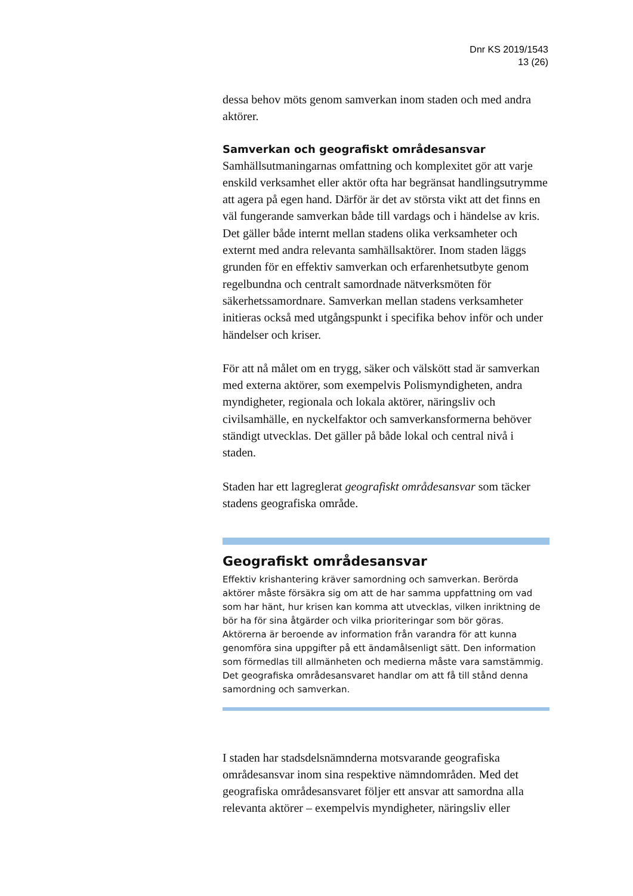Dnr KS 2019/1543
13 (26)
dessa behov möts genom samverkan inom staden och med andra aktörer.
Samverkan och geografiskt områdesansvar
Samhällsutmaningarnas omfattning och komplexitet gör att varje enskild verksamhet eller aktör ofta har begränsat handlingsutrymme att agera på egen hand. Därför är det av största vikt att det finns en väl fungerande samverkan både till vardags och i händelse av kris. Det gäller både internt mellan stadens olika verksamheter och externt med andra relevanta samhällsaktörer. Inom staden läggs grunden för en effektiv samverkan och erfarenhetsutbyte genom regelbundna och centralt samordnade nätverksmöten för säkerhetssamordnare. Samverkan mellan stadens verksamheter initieras också med utgångspunkt i specifika behov inför och under händelser och kriser.
För att nå målet om en trygg, säker och välskött stad är samverkan med externa aktörer, som exempelvis Polismyndigheten, andra myndigheter, regionala och lokala aktörer, näringsliv och civilsamhälle, en nyckelfaktor och samverkansformerna behöver ständigt utvecklas. Det gäller på både lokal och central nivå i staden.
Staden har ett lagreglerat geografiskt områdesansvar som täcker stadens geografiska område.
Geografiskt områdesansvar
Effektiv krishantering kräver samordning och samverkan. Berörda aktörer måste försäkra sig om att de har samma uppfattning om vad som har hänt, hur krisen kan komma att utvecklas, vilken inriktning de bör ha för sina åtgärder och vilka prioriteringar som bör göras. Aktörerna är beroende av information från varandra för att kunna genomföra sina uppgifter på ett ändamålsenligt sätt. Den information som förmedlas till allmänheten och medierna måste vara samstämmig. Det geografiska områdesansvaret handlar om att få till stånd denna samordning och samverkan.
I staden har stadsdelsnämnderna motsvarande geografiska områdesansvar inom sina respektive nämndområden. Med det geografiska områdesansvaret följer ett ansvar att samordna alla relevanta aktörer – exempelvis myndigheter, näringsliv eller